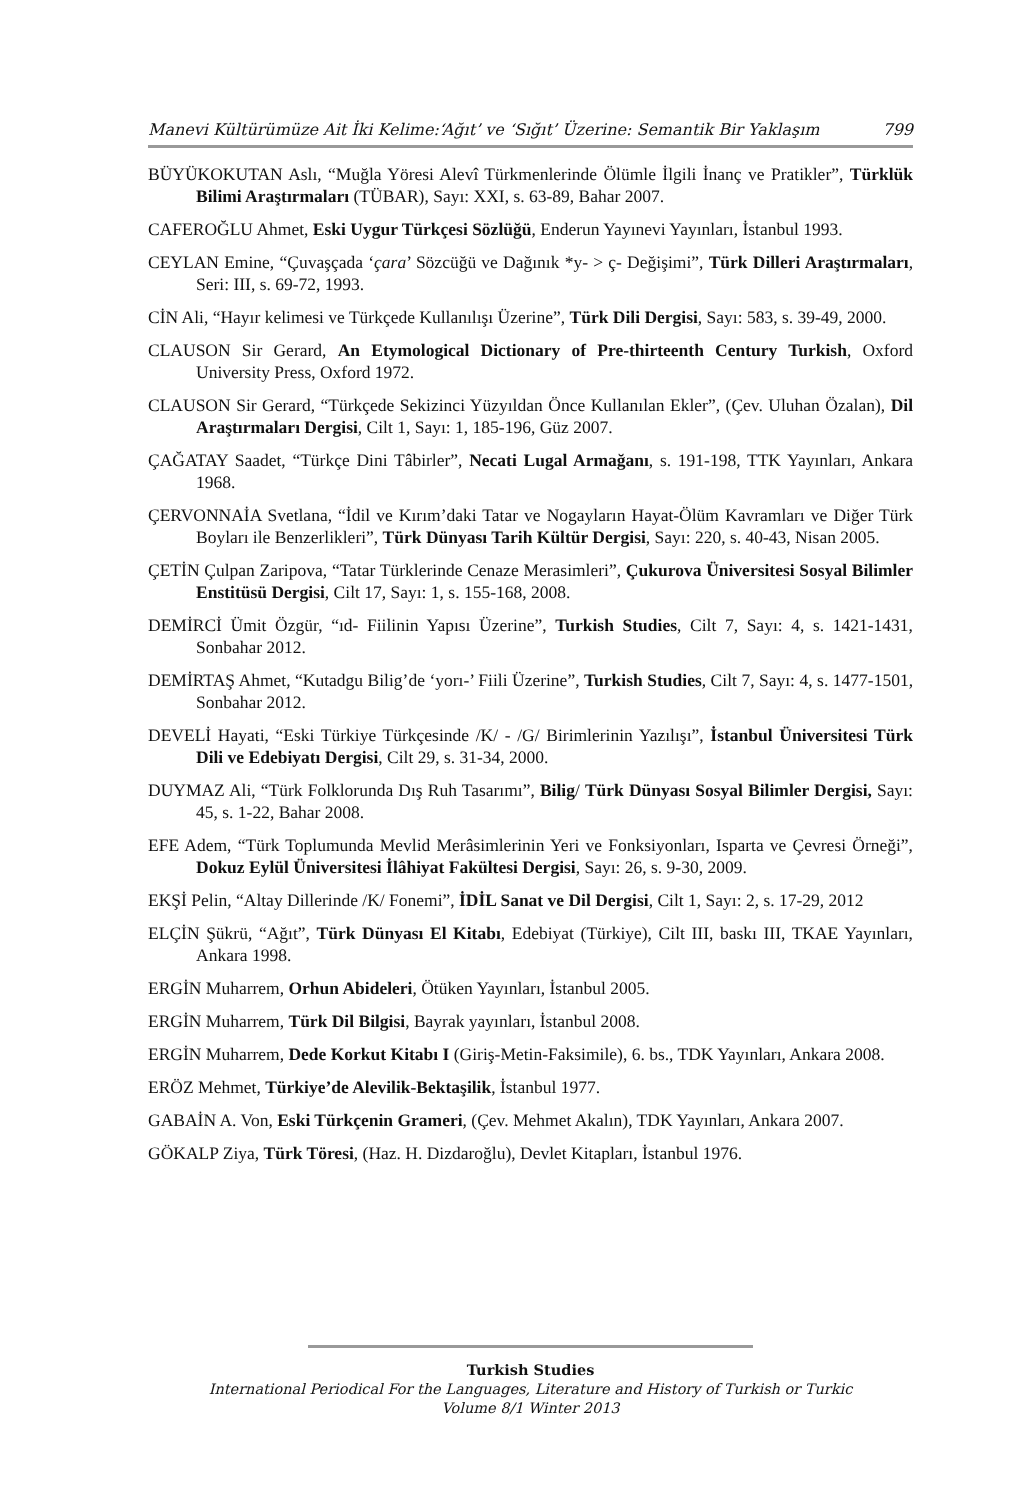Manevi Kültürümüze Ait İki Kelime:‘Ağıt’ ve ‘Sığıt’ Üzerine: Semantik Bir Yaklaşım 799
BÜYÜKOKUTAN Aslı, “Muğla Yöresi Alevî Türkmenlerinde Ölümle İlgili İnanç ve Pratikler”, Türklük Bilimi Araştırmaları (TÜBAR), Sayı: XXI, s. 63-89, Bahar 2007.
CAFEROĞLU Ahmet, Eski Uygur Türkçesi Sözlüğü, Enderun Yayınevi Yayınları, İstanbul 1993.
CEYLAN Emine, “Çuvaşçada ‘çara’ Sözcüğü ve Dağınık *y- > ç- Değişimi”, Türk Dilleri Araştırmaları, Seri: III, s. 69-72, 1993.
CİN Ali, “Hayır kelimesi ve Türkçede Kullanılışı Üzerine”, Türk Dili Dergisi, Sayı: 583, s. 39-49, 2000.
CLAUSON Sir Gerard, An Etymological Dictionary of Pre-thirteenth Century Turkish, Oxford University Press, Oxford 1972.
CLAUSON Sir Gerard, “Türkçede Sekizinci Yüzyıldan Önce Kullanılan Ekler”, (Çev. Uluhan Özalan), Dil Araştırmaları Dergisi, Cilt 1, Sayı: 1, 185-196, Güz 2007.
ÇAĞATAY Saadet, “Türkçe Dini Tâbirler”, Necati Lugal Armağanı, s. 191-198, TTK Yayınları, Ankara 1968.
ÇERVONNAİA Svetlana, “İdil ve Kırım’daki Tatar ve Nogayların Hayat-Ölüm Kavramları ve Diğer Türk Boyları ile Benzerlikleri”, Türk Dünyası Tarih Kültür Dergisi, Sayı: 220, s. 40-43, Nisan 2005.
ÇETİN Çulpan Zaripova, “Tatar Türklerinde Cenaze Merasimleri”, Çukurova Üniversitesi Sosyal Bilimler Enstitüsü Dergisi, Cilt 17, Sayı: 1, s. 155-168, 2008.
DEMİRCİ Ümit Özgür, “ıd- Fiilinin Yapısı Üzerine”, Turkish Studies, Cilt 7, Sayı: 4, s. 1421-1431, Sonbahar 2012.
DEMİRTAŞ Ahmet, “Kutadgu Bilig’de ‘yorı-’ Fiili Üzerine”, Turkish Studies, Cilt 7, Sayı: 4, s. 1477-1501, Sonbahar 2012.
DEVELİ Hayati, “Eski Türkiye Türkçesinde /K/ - /G/ Birimlerinin Yazılışı”, İstanbul Üniversitesi Türk Dili ve Edebiyatı Dergisi, Cilt 29, s. 31-34, 2000.
DUYMAZ Ali, “Türk Folklorunda Dış Ruh Tasarımı”, Bilig/ Türk Dünyası Sosyal Bilimler Dergisi, Sayı: 45, s. 1-22, Bahar 2008.
EFE Adem, “Türk Toplumunda Mevlid Merâsimlerinin Yeri ve Fonksiyonları, Isparta ve Çevresi Örneği”, Dokuz Eylül Üniversitesi İlâhiyat Fakültesi Dergisi, Sayı: 26, s. 9-30, 2009.
EKŞİ Pelin, “Altay Dillerinde /K/ Fonemi”, İDİL Sanat ve Dil Dergisi, Cilt 1, Sayı: 2, s. 17-29, 2012
ELÇİN Şükrü, “Ağıt”, Türk Dünyası El Kitabı, Edebiyat (Türkiye), Cilt III, baskı III, TKAE Yayınları, Ankara 1998.
ERGİN Muharrem, Orhun Abideleri, Ötüken Yayınları, İstanbul 2005.
ERGİN Muharrem, Türk Dil Bilgisi, Bayrak yayınları, İstanbul 2008.
ERGİN Muharrem, Dede Korkut Kitabı I (Giriş-Metin-Faksimile), 6. bs., TDK Yayınları, Ankara 2008.
ERÖZ Mehmet, Türkiye’de Alevilik-Bektaşilik, İstanbul 1977.
GABAİN A. Von, Eski Türkçenin Grameri, (Çev. Mehmet Akalın), TDK Yayınları, Ankara 2007.
GÖKALP Ziya, Türk Töresi, (Haz. H. Dizdaroğlu), Devlet Kitapları, İstanbul 1976.
Turkish Studies
International Periodical For the Languages, Literature and History of Turkish or Turkic
Volume 8/1 Winter 2013